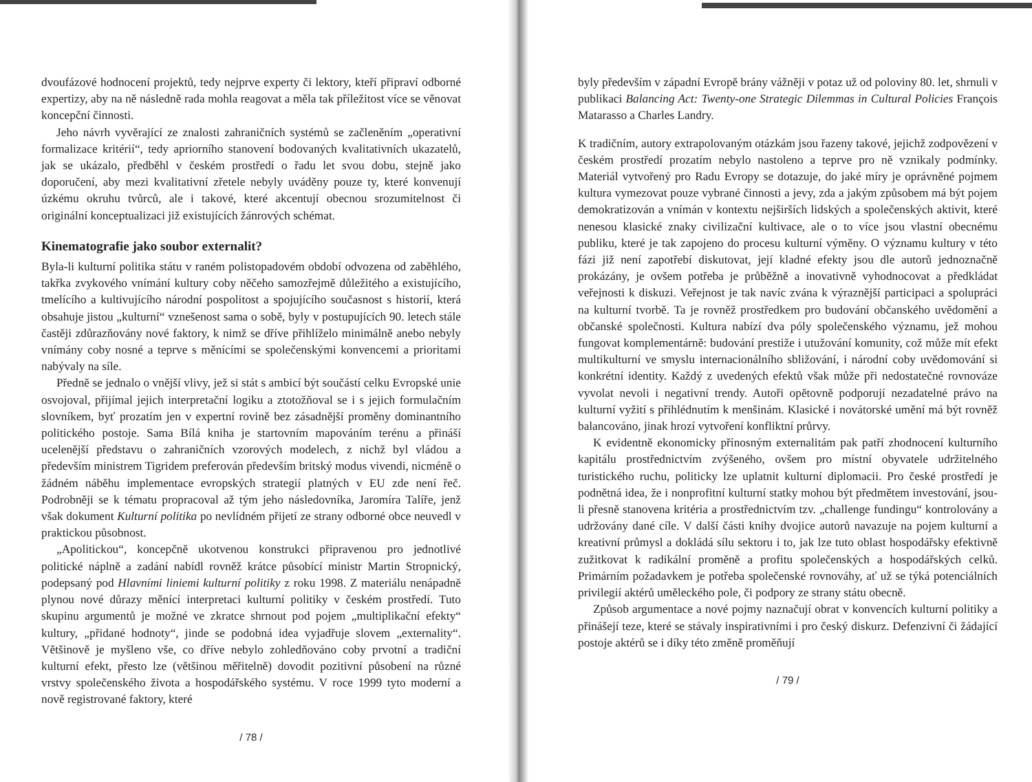dvoufázové hodnocení projektů, tedy nejprve experty či lektory, kteří připraví odborné expertizy, aby na ně následně rada mohla reagovat a měla tak příležitost více se věnovat koncepční činnosti.
Jeho návrh vyvěrající ze znalosti zahraničních systémů se začleněním „operativní formalizace kritérií“, tedy apriorního stanovení bodovaných kvalitativních ukazatelů, jak se ukázalo, předběhl v českém prostředí o řadu let svou dobu, stejně jako doporučení, aby mezi kvalitativní zřetele nebyly uváděny pouze ty, které konvenují úzkému okruhu tvůrců, ale i takové, které akcentují obecnou srozumitelnost či originální konceptualizaci již existujících žánrových schémat.
Kinematografie jako soubor externalit?
Byla-li kulturní politika státu v raném polistopadovém období odvozena od zaběhlého, takřka zvykového vnímání kultury coby něčeho samozřejmě důležitého a existujícího, tmelícího a kultivujícího národní pospolitost a spojujícího současnost s historií, která obsahuje jistou „kulturní“ vznešenost sama o sobě, byly v postupujících 90. letech stále častěji zdůrazňovány nové faktory, k nimž se dříve přihlíželo minimálně anebo nebyly vnímány coby nosné a teprve s měnícími se společenskými konvencemi a prioritami nabývaly na síle.
Předně se jednalo o vnější vlivy, jež si stát s ambicí být součástí celku Evropské unie osvojoval, přijímal jejich interpretační logiku a ztotožňoval se i s jejich formulačním slovníkem, byť prozatím jen v expertní rovině bez zásadnější proměny dominantního politického postoje. Sama Bílá kniha je startovním mapováním terénu a přináší ucelenější představu o zahraničních vzorových modelech, z nichž byl vládou a především ministrem Tigridem preferován především britský modus vivendi, nicméně o žádném náběhu implementace evropských strategií platných v EU zde není řeč. Podrobněji se k tématu propracoval až tým jeho následovníka, Jaromíra Talíře, jenž však dokument Kulturní politika po nevlídném přijetí ze strany odborné obce neuvedl v praktickou působnost.
„Apolitickou“, koncepčně ukotvenou konstrukci připravenou pro jednotlivé politické náplně a zadání nabídl rovněž krátce působící ministr Martin Stropnický, podepsaný pod Hlavními liniemi kulturní politiky z roku 1998. Z materiálu nenápadně plynou nové důrazy měnící interpretaci kulturní politiky v českém prostředí. Tuto skupinu argumentů je možné ve zkratce shrnout pod pojem „multiplikační efekty“ kultury, „přidané hodnoty“, jinde se podobná idea vyjadřuje slovem „externality“. Většinově je myšleno vše, co dříve nebylo zohledňováno coby prvotní a tradiční kulturní efekt, přesto lze (většinou měřitelně) dovodit pozitivní působení na různé vrstvy společenského života a hospodářského systému. V roce 1999 tyto moderní a nově registrované faktory, které
/ 78 /
byly především v západní Evropě brány vážněji v potaz už od poloviny 80. let, shrnuli v publikaci Balancing Act: Twenty-one Strategic Dilemmas in Cultural Policies François Matarasso a Charles Landry.
K tradičním, autory extrapolovaným otázkám jsou řazeny takové, jejichž zodpovězení v českém prostředí prozatím nebylo nastoleno a teprve pro ně vznikaly podmínky. Materiál vytvořený pro Radu Evropy se dotazuje, do jaké míry je oprávněné pojmem kultura vymezovat pouze vybrané činnosti a jevy, zda a jakým způsobem má být pojem demokratizován a vnímán v kontextu nejširších lidských a společenských aktivit, které nenesou klasické znaky civilizační kultivace, ale o to více jsou vlastní obecnému publiku, které je tak zapojeno do procesu kulturní výměny. O významu kultury v této fázi již není zapotřebí diskutovat, její kladné efekty jsou dle autorů jednoznačně prokázány, je ovšem potřeba je průběžně a inovativně vyhodnocovat a předkládat veřejnosti k diskuzi. Veřejnost je tak navíc zvána k výraznější participaci a spolupráci na kulturní tvorbě. Ta je rovněž prostředkem pro budování občanského uvědomění a občanské společnosti. Kultura nabízí dva póly společenského významu, jež mohou fungovat komplementárně: budování prestiže i utužování komunity, což může mít efekt multikulturní ve smyslu internacionálního sbližování, i národní coby uvědomování si konkrétní identity. Každý z uvedených efektů však může při nedostatečné rovnováze vyvolat nevoli i negativní trendy. Autoři opětovně podporují nezadatelné právo na kulturní vyžití s přihlédnutím k menšinám. Klasické i novátorské umění má být rovněž balancováno, jinak hrozí vytvoření konfliktní průrvy.
K evidentně ekonomicky přínosným externalitám pak patří zhodnocení kulturního kapitálu prostřednictvím zvýšeného, ovšem pro místní obyvatele udržitelného turistického ruchu, politicky lze uplatnit kulturní diplomacii. Pro české prostředí je podnětná idea, že i nonprofitní kulturní statky mohou být předmětem investování, jsou-li přesně stanovena kritéria a prostřednictvím tzv. „challenge fundingu“ kontrolovány a udržovány dané cíle. V další části knihy dvojice autorů navazuje na pojem kulturní a kreativní průmysl a dokládá sílu sektoru i to, jak lze tuto oblast hospodářsky efektivně zužitkovat k radikální proměně a profitu společenských a hospodářských celků. Primárním požadavkem je potřeba společenské rovnováhy, ať už se týká potenciálních privilegií aktérů uměleckého pole, či podpory ze strany státu obecně.
Způsob argumentace a nové pojmy naznačují obrat v konvencích kulturní politiky a přinášejí teze, které se stávaly inspirativními i pro český diskurz. Defenzivní či žádající postoje aktérů se i díky této změně proměňují
/ 79 /